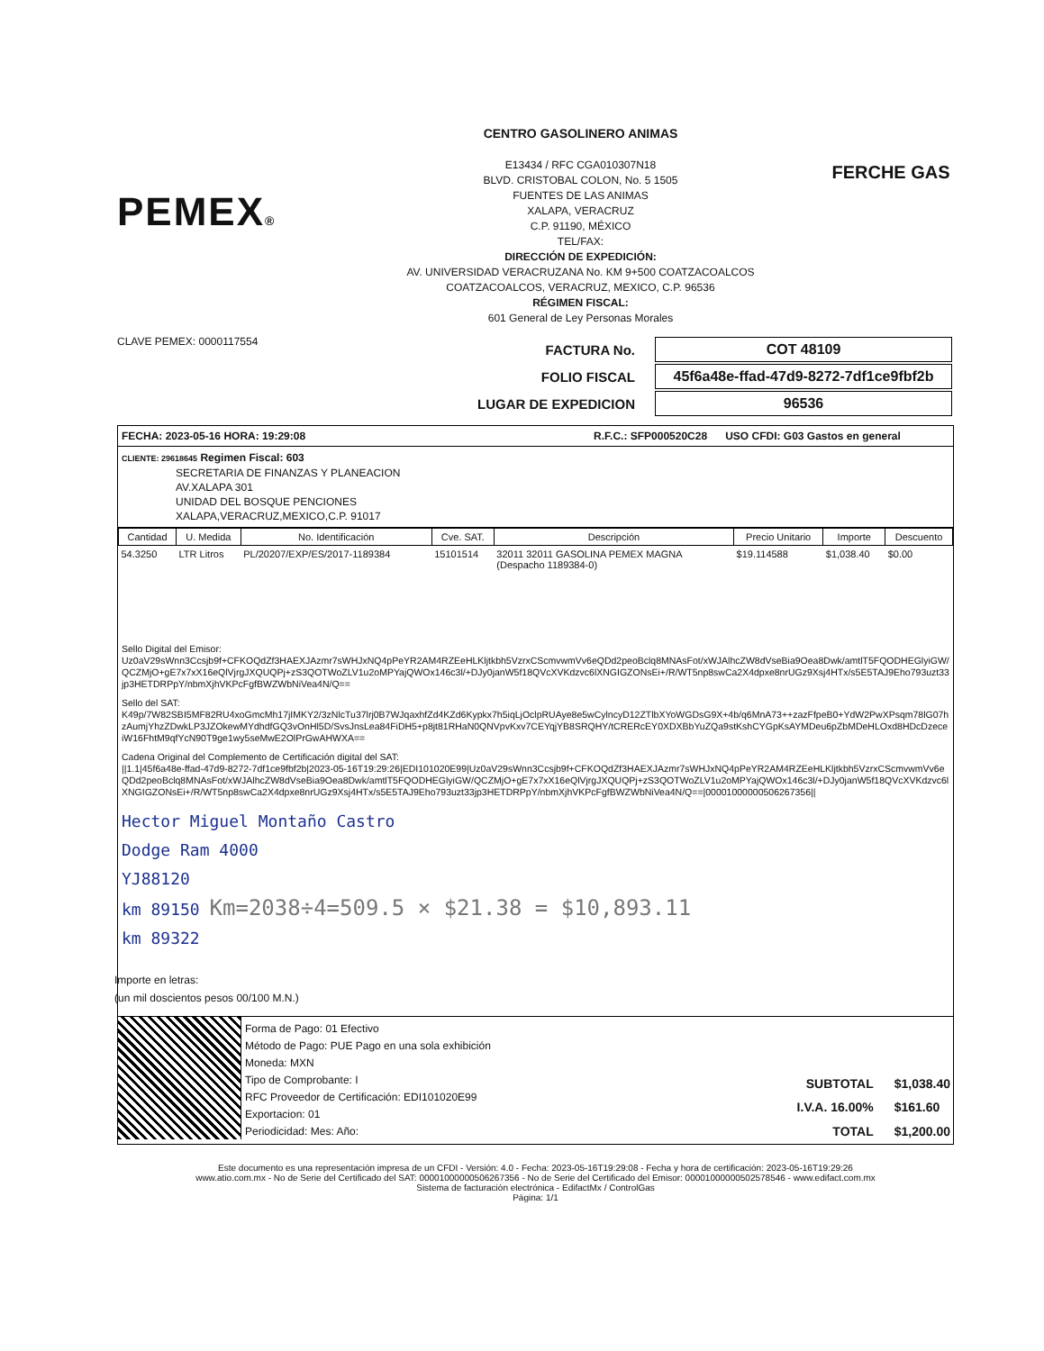PEMEX®
CENTRO GASOLINERO ANIMAS
E13434 / RFC CGA010307N18
BLVD. CRISTOBAL COLON, No. 5 1505
FUENTES DE LAS ANIMAS
XALAPA, VERACRUZ
C.P. 91190, MÉXICO
TEL/FAX:
DIRECCIÓN DE EXPEDICIÓN:
AV. UNIVERSIDAD VERACRUZANA No. KM 9+500 COATZACOALCOS
COATZACOALCOS, VERACRUZ, MEXICO, C.P. 96536
RÉGIMEN FISCAL:
601 General de Ley Personas Morales
FERCHE GAS
CLAVE PEMEX: 0000117554
| FACTURA No. | COT 48109 |
| FOLIO FISCAL | 45f6a48e-ffad-47d9-8272-7df1ce9fbf2b |
| LUGAR DE EXPEDICION | 96536 |
FECHA: 2023-05-16 HORA: 19:29:08 R.F.C.: SFP000520C28 USO CFDI: G03 Gastos en general
CLIENTE: 29618645 Regimen Fiscal: 603
SECRETARIA DE FINANZAS Y PLANEACION
AV.XALAPA 301
UNIDAD DEL BOSQUE PENCIONES
XALAPA,VERACRUZ,MEXICO,C.P. 91017
| Cantidad | U. Medida | No. Identificación | Cve. SAT. | Descripción | Precio Unitario | Importe | Descuento |
| --- | --- | --- | --- | --- | --- | --- | --- |
| 54.3250 | LTR Litros | PL/20207/EXP/ES/2017-1189384 | 15101514 | 32011 32011 GASOLINA PEMEX MAGNA (Despacho 1189384-0) | $19.114588 | $1,038.40 | $0.00 |
Sello Digital del Emisor:
Uz0aV29sWnn3Ccsjb9f+CFKOQdZf3HAEXJAzmr7sWHJxNQ4pPeYR2AM4RZEeHLKljtkbh5VzrxCScmvwmVv6eQDd2peoBclq8MNAsFot/xWJAlhcZW8dVseBia9Oea8Dwk/amtlT5FQODHEGlyiGW/QCZMjO+gE7x7xX16eQlVjrgJXQUQPj+zS3QOTWoZLV1u2oMPYajQWOx146c3l/+DJy0janW5f18QVcXVKdzvc6lXNGIGZONsEi+/R/WT5np8swCa2X4dpxe8nrUGz9Xsj4HTx/s5E5TAJ9Eho793uzt33jp3HETDRPpY/nbmXjhVKPcFgfBWZWbNiVea4N/Q==
Sello del SAT:
K49p/7W82SBI5MF82RU4xoGmcMh17jIMKY2/3zNlcTu37lrj0B7WJqaxhfZd4KZd6Kypkx7h5iqLjOclpRUAye8e5wCylncyD12ZTlbXYoWGDsG9X+4b/q6MnA73++zazFfpeB0+YdW2PwXPsqm78lG07hzAumjYhzZDwkLP3JZOkewMYdhdfGQ3vOnHl5D/SvsJnsLea84FiDH5+p8jt81RHaN0QNVpvKxv7CEYqjYB8SRQHY/tCRERcEY0XDXBbYuZQa9stKshCYGpKsAYMDeu6pZbMDeHLOxd8HDcDzeceiW16FhtM9qfYcN90T9ge1wy5seMwE2OlPrGwAHWXA==
Cadena Original del Complemento de Certificación digital del SAT:
||1.1|45f6a48e-ffad-47d9-8272-7df1ce9fbf2b|2023-05-16T19:29:26|EDI101020E99|Uz0aV29sWnn3Ccsjb9f+CFKOQdZf3HAEXJAzmr7sWHJxNQ4pPeYR2AM4RZEeHLKljtkbh5VzrxCScmvwmVv6eQDd2peoBclq8MNAsFot/xWJAlhcZW8dVseBia9Oea8Dwk/amtlT5FQODHEGlyiGW/QCZMjO+gE7x7xX16eQlVjrgJXQUQPj+zS3QOTWoZLV1u2oMPYajQWOx146c3l/+DJy0janW5f18QVcXVKdzvc6lXNGIGZONsEi+/R/WT5np8swCa2X4dpxe8nrUGz9Xsj4HTx/s5E5TAJ9Eho793uzt33jp3HETDRPpY/nbmXjhVKPcFgfBWZWbNiVea4N/Q==|00001000000506267356||
Hector Miguel Montaño Castro
Dodge Ram 4000
YJ88120
km 89150 Km=2038÷4=509.5 × $21.38 = $10,893.11
km 89322
Importe en letras:
(un mil doscientos pesos 00/100 M.N.)
Forma de Pago: 01 Efectivo
Método de Pago: PUE Pago en una sola exhibición
Moneda: MXN
Tipo de Comprobante: I
RFC Proveedor de Certificación: EDI101020E99
Exportacion: 01
Periodicidad: Mes: Año:
| SUBTOTAL | $1,038.40 |
| I.V.A. 16.00% | $161.60 |
| TOTAL | $1,200.00 |
Este documento es una representación impresa de un CFDI - Versión: 4.0 - Fecha: 2023-05-16T19:29:08 - Fecha y hora de certificación: 2023-05-16T19:29:26
www.atio.com.mx - No de Serie del Certificado del SAT: 00001000000506267356 - No de Serie del Certificado del Emisor: 00001000000502578546 - www.edifact.com.mx
Sistema de facturación electrónica - EdifactMx / ControlGas
Página: 1/1